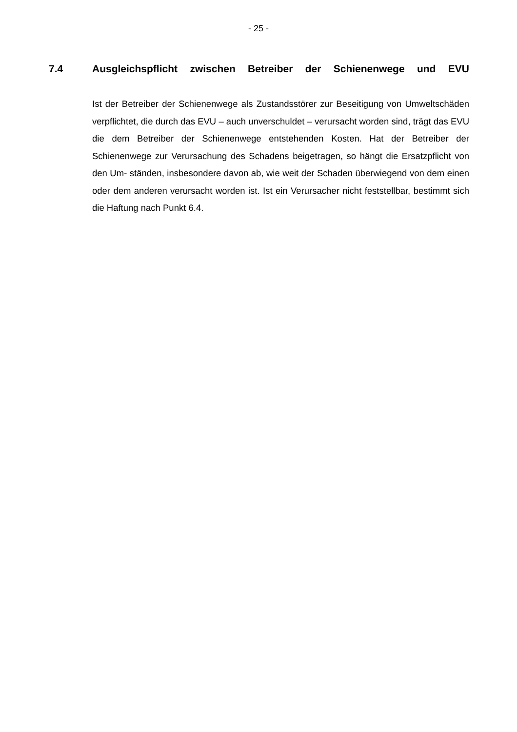- 25 -
7.4 Ausgleichspflicht zwischen Betreiber der Schienenwege und EVU
Ist der Betreiber der Schienenwege als Zustandsstörer zur Beseitigung von Umweltschäden verpflichtet, die durch das EVU – auch unverschuldet – verursacht worden sind, trägt das EVU die dem Betreiber der Schienenwege entstehenden Kosten. Hat der Betreiber der Schienenwege zur Verursachung des Schadens beigetragen, so hängt die Ersatzpflicht von den Um- ständen, insbesondere davon ab, wie weit der Schaden überwiegend von dem einen oder dem anderen verursacht worden ist. Ist ein Verursacher nicht feststellbar, bestimmt sich die Haftung nach Punkt 6.4.